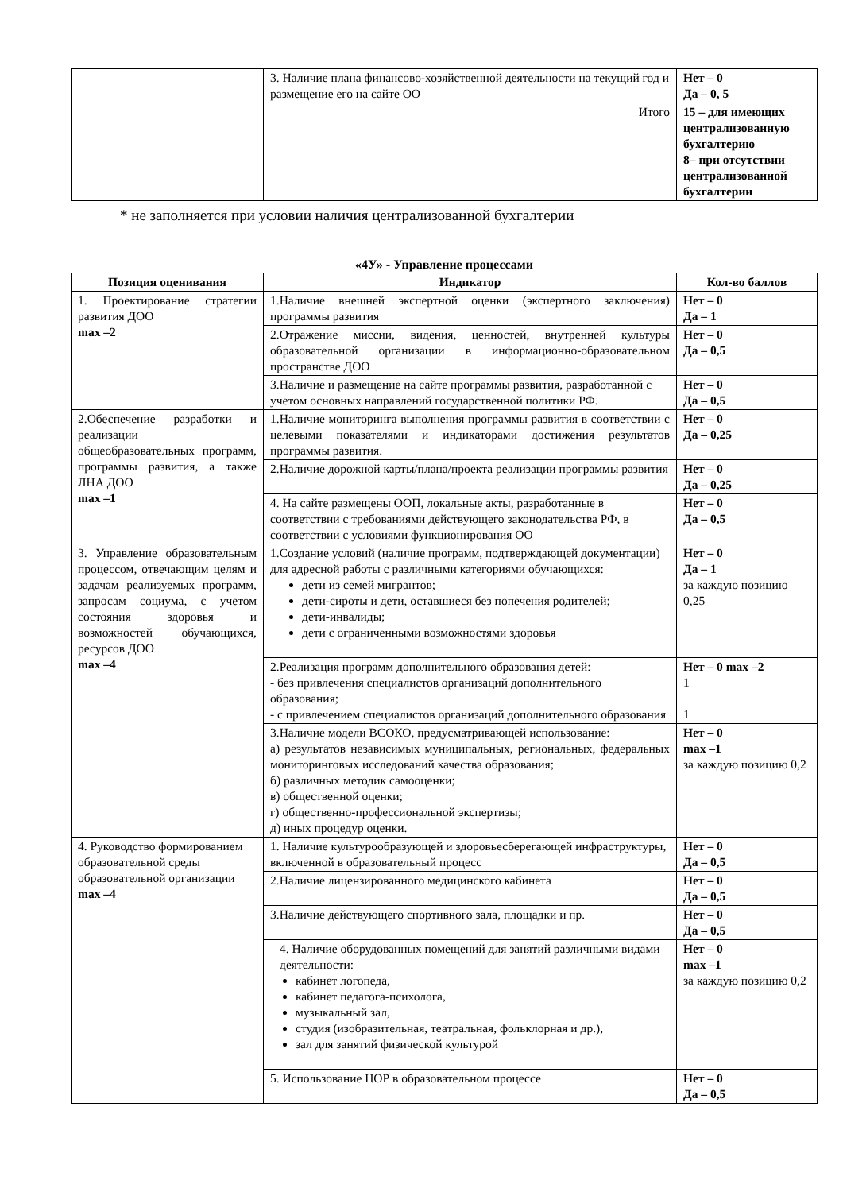| | 3. Наличие плана финансово-хозяйственной деятельности на текущий год и размещение его на сайте ОО | Нет – 0 Да – 0, 5 |
| | Итого | 15 – для имеющих централизованную бухгалтерию 8– при отсутствии централизованной бухгалтерии |
* не заполняется при условии наличия централизованной бухгалтерии
«4У» - Управление процессами
| Позиция оценивания | Индикатор | Кол-во баллов |
| --- | --- | --- |
| 1. Проектирование стратегии развития ДОО max –2 | 1.Наличие внешней экспертной оценки (экспертного заключения) программы развития | Нет – 0 Да – 1 |
| | 2.Отражение миссии, видения, ценностей, внутренней культуры образовательной организации в информационно-образовательном пространстве ДОО | Нет – 0 Да – 0,5 |
| | 3.Наличие и размещение на сайте программы развития, разработанной с учетом основных направлений государственной политики РФ. | Нет – 0 Да – 0,5 |
| 2.Обеспечение разработки и реализации общеобразовательных программ, программы развития, а также ЛНА ДОО max –1 | 1.Наличие мониторинга выполнения программы развития в соответствии с целевыми показателями и индикаторами достижения результатов программы развития. | Нет – 0 Да – 0,25 |
| | 2.Наличие дорожной карты/плана/проекта реализации программы развития | Нет – 0 Да – 0,25 |
| | 4. На сайте размещены ООП, локальные акты, разработанные в соответствии с требованиями действующего законодательства РФ, в соответствии с условиями функционирования ОО | Нет – 0 Да – 0,5 |
| 3. Управление образовательным процессом, отвечающим целям и задачам реализуемых программ, запросам социума, с учетом состояния здоровья и возможностей обучающихся, ресурсов ДОО max –4 | 1.Создание условий (наличие программ, подтверждающей документации) для адресной работы с различными категориями обучающихся: дети из семей мигрантов; дети-сироты и дети, оставшиеся без попечения родителей; дети-инвалиды; дети с ограниченными возможностями здоровья | Нет – 0 Да – 1 за каждую позицию 0,25 |
| | 2.Реализация программ дополнительного образования детей: - без привлечения специалистов организаций дополнительного образования; - с привлечением специалистов организаций дополнительного образования | Нет – 0 max –2 1 1 |
| | 3.Наличие модели ВСОКО, предусматривающей использование: а) результатов независимых муниципальных, региональных, федеральных мониторинговых исследований качества образования; б) различных методик самооценки; в) общественной оценки; г) общественно-профессиональной экспертизы; д) иных процедур оценки. | Нет – 0 max –1 за каждую позицию 0,2 |
| 4. Руководство формированием образовательной среды образовательной организации max –4 | 1. Наличие культурообразующей и здоровьесберегающей инфраструктуры, включенной в образовательный процесс | Нет – 0 Да – 0,5 |
| | 2.Наличие лицензированного медицинского кабинета | Нет – 0 Да – 0,5 |
| | 3.Наличие действующего спортивного зала, площадки и пр. | Нет – 0 Да – 0,5 |
| | 4. Наличие оборудованных помещений для занятий различными видами деятельности: кабинет логопеда, кабинет педагога-психолога, музыкальный зал, студия (изобразительная, театральная, фольклорная и др.), зал для занятий физической культурой | Нет – 0 max –1 за каждую позицию 0,2 |
| | 5. Использование ЦОР в образовательном процессе | Нет – 0 Да – 0,5 |